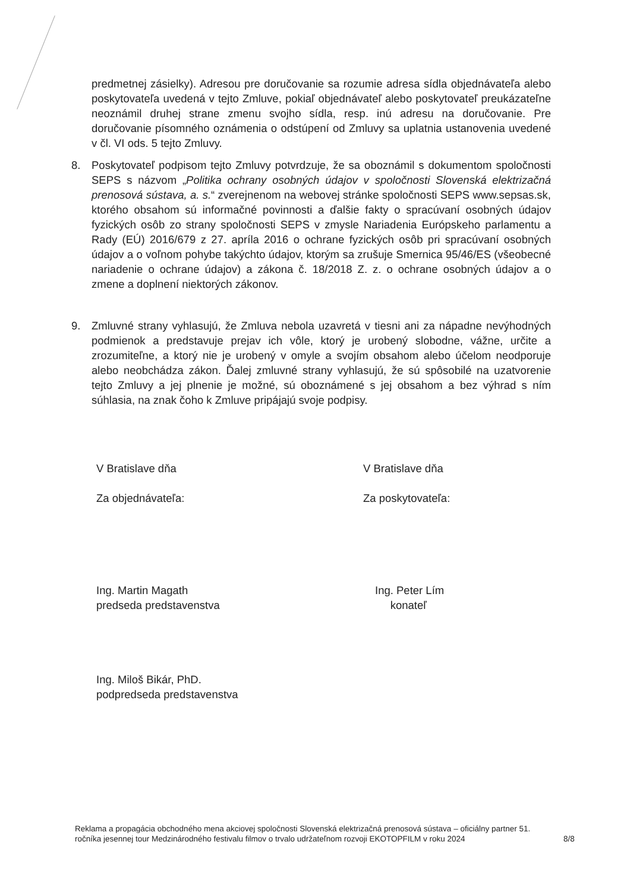predmetnej zásielky). Adresou pre doručovanie sa rozumie adresa sídla objednávateľa alebo poskytovateľa uvedená v tejto Zmluve, pokiaľ objednávateľ alebo poskytovateľ preukázateľne neoznámil druhej strane zmenu svojho sídla, resp. inú adresu na doručovanie. Pre doručovanie písomného oznámenia o odstúpení od Zmluvy sa uplatnia ustanovenia uvedené v čl. VI ods. 5 tejto Zmluvy.
8. Poskytovateľ podpisom tejto Zmluvy potvrdzuje, že sa oboznámil s dokumentom spoločnosti SEPS s názvom „Politika ochrany osobných údajov v spoločnosti Slovenská elektrizačná prenosová sústava, a. s.“ zverejnenom na webovej stránke spoločnosti SEPS www.sepsas.sk, ktorého obsahom sú informačné povinnosti a ďalšie fakty o spracúvaní osobných údajov fyzických osôb zo strany spoločnosti SEPS v zmysle Nariadenia Európskeho parlamentu a Rady (EÚ) 2016/679 z 27. apríla 2016 o ochrane fyzických osôb pri spracúvaní osobných údajov a o voľnom pohybe takýchto údajov, ktorým sa zrušuje Smernica 95/46/ES (všeobecné nariadenie o ochrane údajov) a zákona č. 18/2018 Z. z. o ochrane osobných údajov a o zmene a doplnení niektorých zákonov.
9. Zmluvné strany vyhlasujú, že Zmluva nebola uzavretá v tiesni ani za nápadne nevýhodných podmienok a predstavuje prejav ich vôle, ktorý je urobený slobodne, vážne, určite a zrozumiteľne, a ktorý nie je urobený v omyle a svojím obsahom alebo účelom neodporuje alebo neobchádza zákon. Ďalej zmluvné strany vyhlasujú, že sú spôsobilé na uzatvorenie tejto Zmluvy a jej plnenie je možné, sú oboznámené s jej obsahom a bez výhrad s ním súhlasia, na znak čoho k Zmluve pripájajú svoje podpisy.
V Bratislave dňa
Za objednávateľa:
Ing. Martin Magath
predseda predstavenstva
Ing. Miloš Bikár, PhD.
podpredseda predstavenstva
V Bratislave dňa
Za poskytovateľa:
Ing. Peter Lím
konateľ
Reklama a propagácia obchodného mena akciovej spoločnosti Slovenská elektrizačná prenosová sústava – oficiálny partner 51. ročníka jesennej tour Medzinárodného festivalu filmov o trvalo udržateľnom rozvoji EKOTOPFILM v roku 2024
8/8